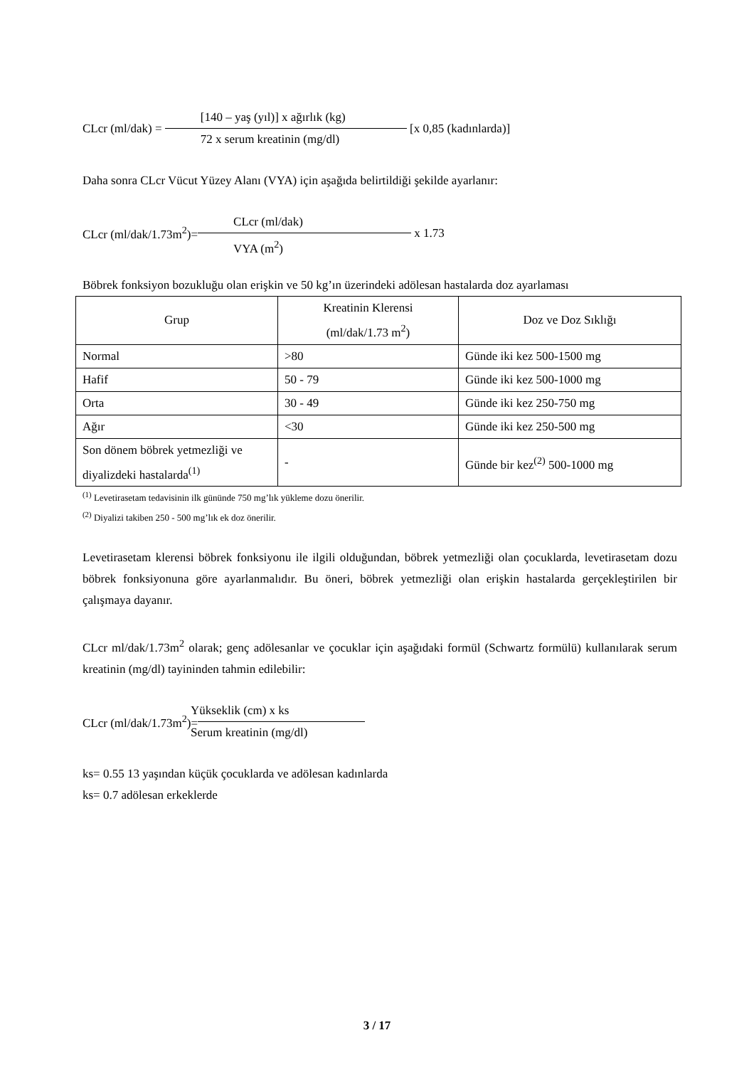CLcr (ml/dak) =
[140 – yaş (yıl)] x ağırlık (kg)
72 x serum kreatinin (mg/dl)
[x 0,85 (kadınlarda)]
Daha sonra CLcr Vücut Yüzey Alanı (VYA) için aşağıda belirtildiği şekilde ayarlanır:
CLcr (ml/dak/1.73m<sup>2</sup>)=
CLcr (ml/dak)
VYA (m<sup>2</sup>)
x 1.73
Böbrek fonksiyon bozukluğu olan erişkin ve 50 kg’ın üzerindeki adölesan hastalarda doz ayarlaması
| Grup | Kreatinin Klerensi (ml/dak/1.73 m<sup>2</sup>) | Doz ve Doz Sıklığı |
| --- | --- | --- |
| Normal | >80 | Günde iki kez 500-1500 mg |
| Hafif | 50 - 79 | Günde iki kez 500-1000 mg |
| Orta | 30 - 49 | Günde iki kez 250-750 mg |
| Ağır | <30 | Günde iki kez 250-500 mg |
| Son dönem böbrek yetmezliği ve diyalizdeki hastalarda<sup>(1)</sup> | - | Günde bir kez<sup>(2)</sup> 500-1000 mg |
<sup>(1)</sup> Levetirasetam tedavisinin ilk gününde 750 mg’lık yükleme dozu önerilir.
<sup>(2)</sup> Diyalizi takiben 250 - 500 mg’lık ek doz önerilir.
Levetirasetam klerensi böbrek fonksiyonu ile ilgili olduğundan, böbrek yetmezliği olan çocuklarda, levetirasetam dozu böbrek fonksiyonuna göre ayarlanmalıdır. Bu öneri, böbrek yetmezliği olan erişkin hastalarda gerçekleştirilen bir çalışmaya dayanır.
CLcr ml/dak/1.73m<sup>2</sup> olarak; genç adölesanlar ve çocuklar için aşağıdaki formül (Schwartz formülü) kullanılarak serum kreatinin (mg/dl) tayininden tahmin edilebilir:
CLcr (ml/dak/1.73m<sup>2</sup>)=
Yükseklik (cm) x ks
Serum kreatinin (mg/dl)
ks= 0.55 13 yaşından küçük çocuklarda ve adölesan kadınlarda
ks= 0.7 adölesan erkeklerde
3 / 17